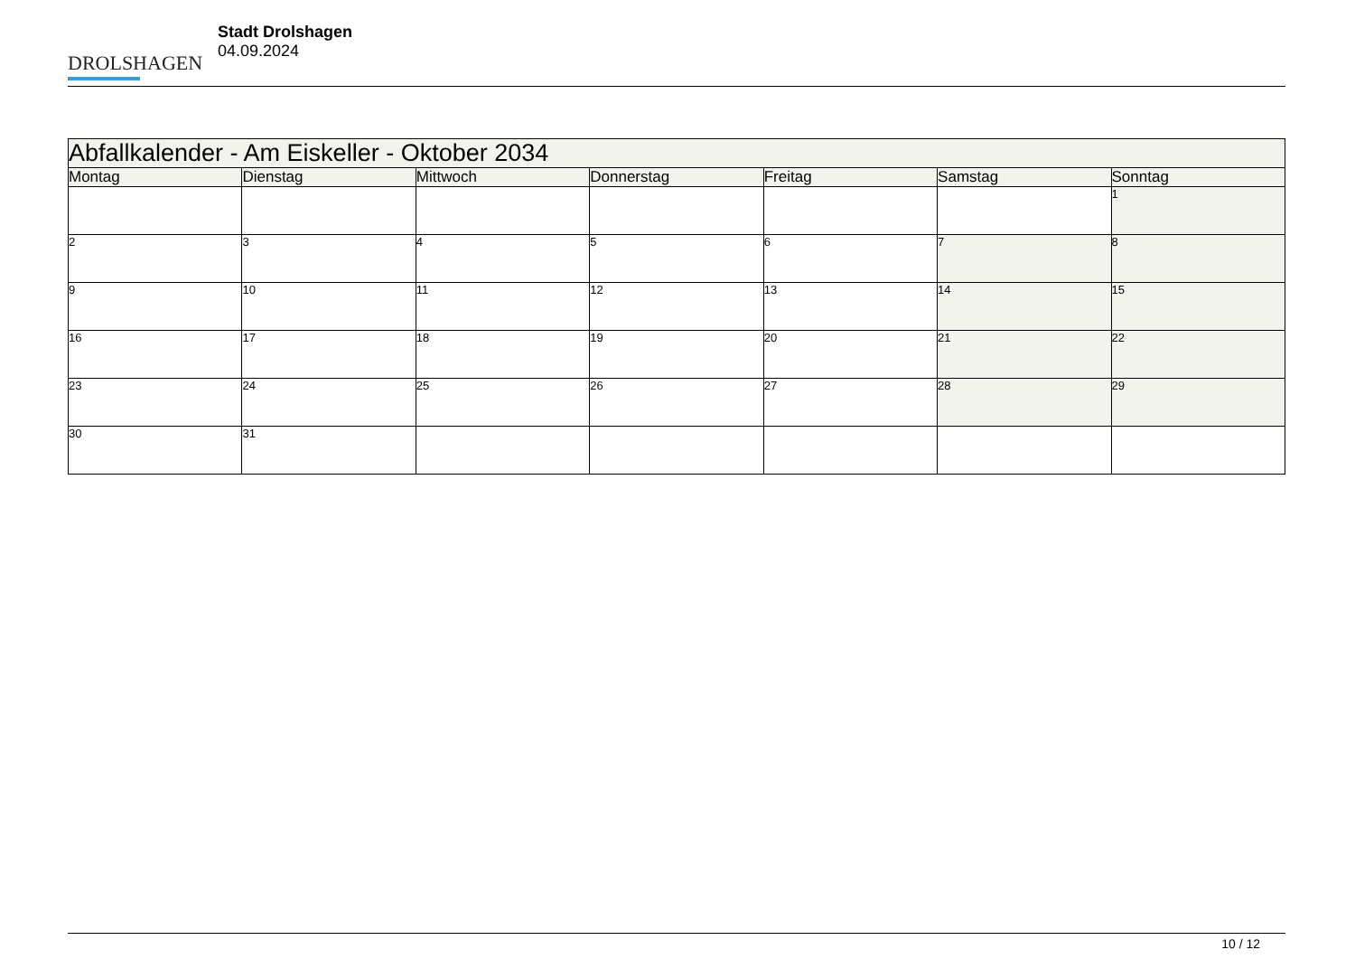DROLSHAGEN
Stadt Drolshagen
04.09.2024
| Abfallkalender - Am Eiskeller - Oktober 2034 | | | | | | |
| --- | --- | --- | --- | --- | --- | --- |
| Montag | Dienstag | Mittwoch | Donnerstag | Freitag | Samstag | Sonntag |
| | | | | | | 1 |
| 2 | 3 | 4 | 5 | 6 | 7 | 8 |
| 9 | 10 | 11 | 12 | 13 | 14 | 15 |
| 16 | 17 | 18 | 19 | 20 | 21 | 22 |
| 23 | 24 | 25 | 26 | 27 | 28 | 29 |
| 30 | 31 | | | | | |
10 / 12